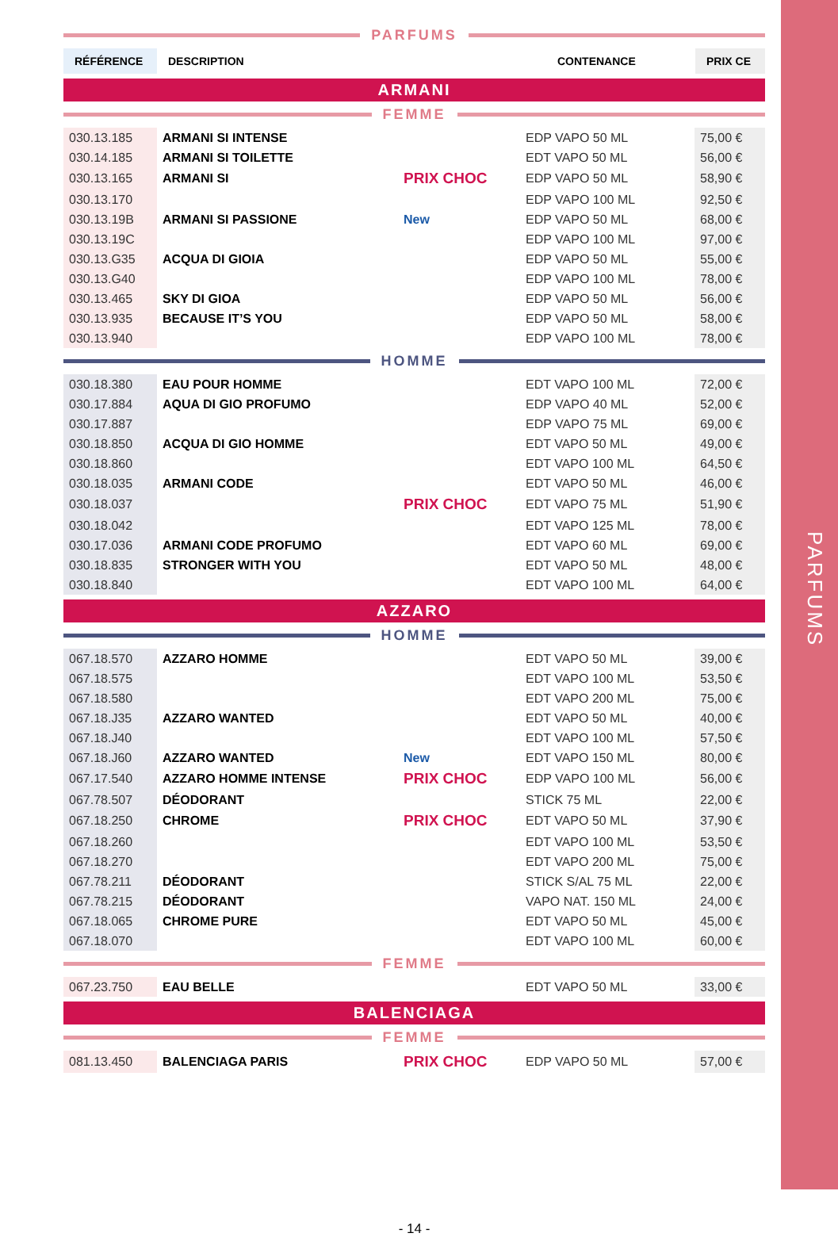PARFUMS
PARFUMS
| RÉFÉRENCE | DESCRIPTION | CONTENANCE | PRIX CE |
| --- | --- | --- | --- |
ARMANI
FEMME
| 030.13.185 | ARMANI SI INTENSE | | EDP VAPO 50 ML | 75,00 € |
| 030.14.185 | ARMANI SI TOILETTE | | EDT VAPO 50 ML | 56,00 € |
| 030.13.165 | ARMANI SI | PRIX CHOC | EDP VAPO 50 ML | 58,90 € |
| 030.13.170 | | | EDP VAPO 100 ML | 92,50 € |
| 030.13.19B | ARMANI SI PASSIONE | New | EDP VAPO 50 ML | 68,00 € |
| 030.13.19C | | | EDP VAPO 100 ML | 97,00 € |
| 030.13.G35 | ACQUA DI GIOIA | | EDP VAPO 50 ML | 55,00 € |
| 030.13.G40 | | | EDP VAPO 100 ML | 78,00 € |
| 030.13.465 | SKY DI GIOA | | EDP VAPO 50 ML | 56,00 € |
| 030.13.935 | BECAUSE IT’S YOU | | EDP VAPO 50 ML | 58,00 € |
| 030.13.940 | | | EDP VAPO 100 ML | 78,00 € |
HOMME
| 030.18.380 | EAU POUR HOMME | | EDT VAPO 100 ML | 72,00 € |
| 030.17.884 | AQUA DI GIO PROFUMO | | EDP VAPO 40 ML | 52,00 € |
| 030.17.887 | | | EDP VAPO 75 ML | 69,00 € |
| 030.18.850 | ACQUA DI GIO HOMME | | EDT VAPO 50 ML | 49,00 € |
| 030.18.860 | | | EDT VAPO 100 ML | 64,50 € |
| 030.18.035 | ARMANI CODE | | EDT VAPO 50 ML | 46,00 € |
| 030.18.037 | | PRIX CHOC | EDT VAPO 75 ML | 51,90 € |
| 030.18.042 | | | EDT VAPO 125 ML | 78,00 € |
| 030.17.036 | ARMANI CODE PROFUMO | | EDT VAPO 60 ML | 69,00 € |
| 030.18.835 | STRONGER WITH YOU | | EDT VAPO 50 ML | 48,00 € |
| 030.18.840 | | | EDT VAPO 100 ML | 64,00 € |
AZZARO
HOMME
| 067.18.570 | AZZARO HOMME | | EDT VAPO 50 ML | 39,00 € |
| 067.18.575 | | | EDT VAPO 100 ML | 53,50 € |
| 067.18.580 | | | EDT VAPO 200 ML | 75,00 € |
| 067.18.J35 | AZZARO WANTED | | EDT VAPO 50 ML | 40,00 € |
| 067.18.J40 | | | EDT VAPO 100 ML | 57,50 € |
| 067.18.J60 | AZZARO WANTED | New | EDT VAPO 150 ML | 80,00 € |
| 067.17.540 | AZZARO HOMME INTENSE | PRIX CHOC | EDP VAPO 100 ML | 56,00 € |
| 067.78.507 | DÉODORANT | | STICK 75 ML | 22,00 € |
| 067.18.250 | CHROME | PRIX CHOC | EDT VAPO 50 ML | 37,90 € |
| 067.18.260 | | | EDT VAPO 100 ML | 53,50 € |
| 067.18.270 | | | EDT VAPO 200 ML | 75,00 € |
| 067.78.211 | DÉODORANT | | STICK S/AL 75 ML | 22,00 € |
| 067.78.215 | DÉODORANT | | VAPO NAT. 150 ML | 24,00 € |
| 067.18.065 | CHROME PURE | | EDT VAPO 50 ML | 45,00 € |
| 067.18.070 | | | EDT VAPO 100 ML | 60,00 € |
FEMME
| 067.23.750 | EAU BELLE | | EDT VAPO 50 ML | 33,00 € |
BALENCIAGA
FEMME
| 081.13.450 | BALENCIAGA PARIS | PRIX CHOC | EDP VAPO 50 ML | 57,00 € |
- 14 -